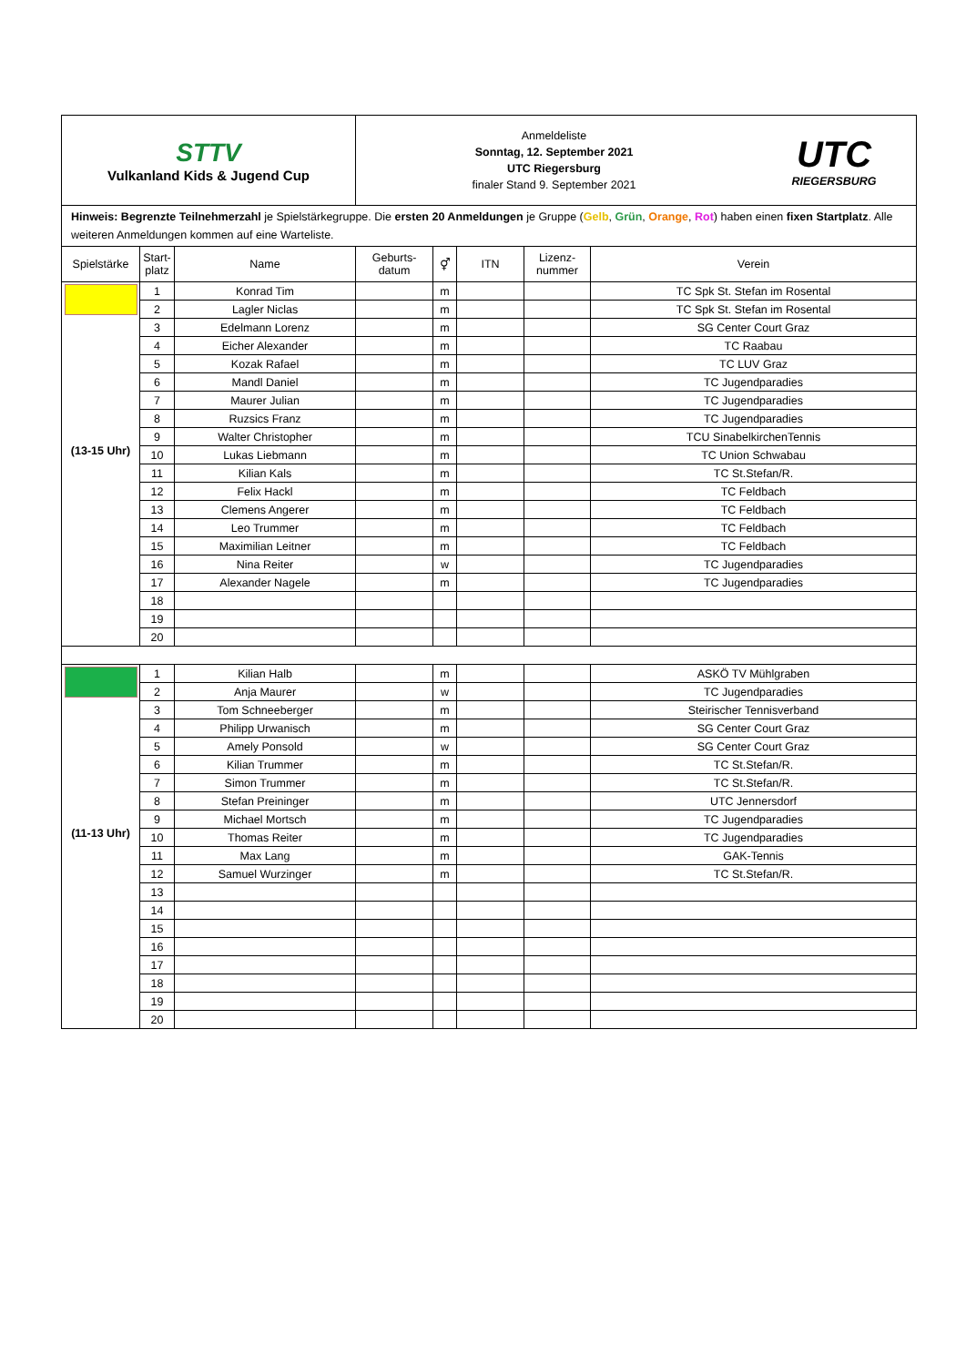| STTV Vulkanland Kids & Jugend Cup | | | Anmeldeliste Sonntag, 12. September 2021 UTC Riegersburg finaler Stand 9. September 2021 UTC RIEGERSBURG | | | | |
| Hinweis: Begrenzte Teilnehmerzahl je Spielstärkegruppe. Die ersten 20 Anmeldungen je Gruppe ( Gelb , Grün , Orange , Rot ) haben einen fixen Startplatz . Alle weiteren Anmeldungen kommen auf eine Warteliste. | | | | | | | |
| Spielstärke | Start- platz | Name | Geburts- datum | ⚥ | ITN | Lizenz- nummer | Verein |
| (13-15 Uhr) | 1 | Konrad Tim | | m | | | TC Spk St. Stefan im Rosental |
| | 2 | Lagler Niclas | | m | | | TC Spk St. Stefan im Rosental |
| | 3 | Edelmann Lorenz | | m | | | SG Center Court Graz |
| | 4 | Eicher Alexander | | m | | | TC Raabau |
| | 5 | Kozak Rafael | | m | | | TC LUV Graz |
| | 6 | Mandl Daniel | | m | | | TC Jugendparadies |
| | 7 | Maurer Julian | | m | | | TC Jugendparadies |
| | 8 | Ruzsics Franz | | m | | | TC Jugendparadies |
| | 9 | Walter Christopher | | m | | | TCU SinabelkirchenTennis |
| | 10 | Lukas Liebmann | | m | | | TC Union Schwabau |
| | 11 | Kilian Kals | | m | | | TC St.Stefan/R. |
| | 12 | Felix Hackl | | m | | | TC Feldbach |
| | 13 | Clemens Angerer | | m | | | TC Feldbach |
| | 14 | Leo Trummer | | m | | | TC Feldbach |
| | 15 | Maximilian Leitner | | m | | | TC Feldbach |
| | 16 | Nina Reiter | | w | | | TC Jugendparadies |
| | 17 | Alexander Nagele | | m | | | TC Jugendparadies |
| | 18 | | | | | | |
| | 19 | | | | | | |
| | 20 | | | | | | |
| (11-13 Uhr) | 1 | Kilian Halb | | m | | | ASKÖ TV Mühlgraben |
| | 2 | Anja Maurer | | w | | | TC Jugendparadies |
| | 3 | Tom Schneeberger | | m | | | Steirischer Tennisverband |
| | 4 | Philipp Urwanisch | | m | | | SG Center Court Graz |
| | 5 | Amely Ponsold | | w | | | SG Center Court Graz |
| | 6 | Kilian Trummer | | m | | | TC St.Stefan/R. |
| | 7 | Simon Trummer | | m | | | TC St.Stefan/R. |
| | 8 | Stefan Preininger | | m | | | UTC Jennersdorf |
| | 9 | Michael Mortsch | | m | | | TC Jugendparadies |
| | 10 | Thomas Reiter | | m | | | TC Jugendparadies |
| | 11 | Max Lang | | m | | | GAK-Tennis |
| | 12 | Samuel Wurzinger | | m | | | TC St.Stefan/R. |
| | 13 | | | | | | |
| | 14 | | | | | | |
| | 15 | | | | | | |
| | 16 | | | | | | |
| | 17 | | | | | | |
| | 18 | | | | | | |
| | 19 | | | | | | |
| | 20 | | | | | | |